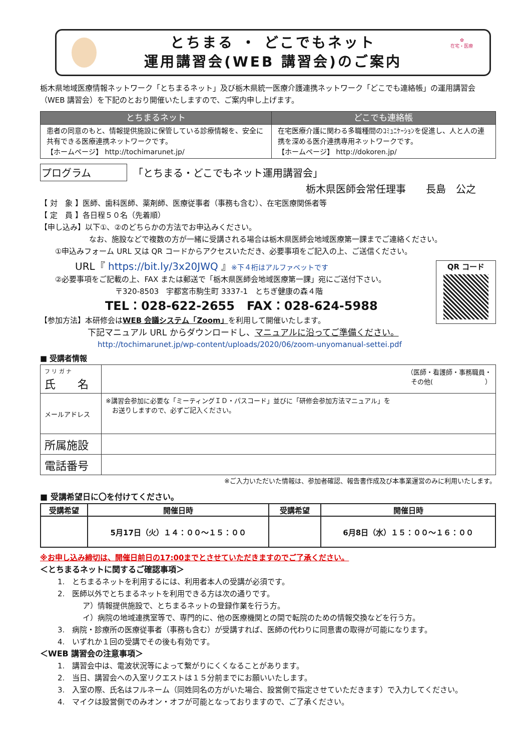とちまる ・ どこでもネット
運用講習会(WEB 講習会)のご案内
✿
在宅・医療
栃木県地域医療情報ネットワーク「とちまるネット」及び栃木県統一医療介護連携ネットワーク「どこでも連絡帳」の運用講習会（WEB 講習会）を下記のとおり開催いたしますので、ご案内申し上げます。
| とちまるネット | どこでも連絡帳 |
| --- | --- |
| 患者の同意のもと、情報提供施設に保管している診療情報を、安全に共有できる医療連携ネットワークです。 【ホームページ】 http://tochimarunet.jp/ | 在宅医療介護に関わる多職種間のｺﾐｭﾆｹｰｼｮﾝを促進し、人と人の連携を深める医介連携専用ネットワークです。 【ホームページ】 http://dokoren.jp/ |
プログラム 「とちまる・どこでもネット運用講習会」
栃木県医師会常任理事　　長島　公之
【 対　象 】医師、歯科医師、薬剤師、医療従事者（事務も含む）、在宅医療関係者等
【 定　員 】各日程５０名（先着順）
【申し込み】以下①、②のどちらかの方法でお申込みください。
なお、施設などで複数の方が一緒に受講される場合は栃木県医師会地域医療第一課までご連絡ください。
①申込みフォーム URL 又は QR コードからアクセスいただき、必要事項をご記入の上、ご送信ください。
URL『 https://bit.ly/3x20JWQ 』※下４桁はアルファベットです
②必要事項をご記載の上、FAX または郵送で「栃木県医師会地域医療第一課」宛にご送付下さい。
〒320-8503　宇都宮市駒生町 3337-1　とちぎ健康の森４階
TEL：028-622-2655　FAX：028-624-5988
【参加方法】本研修会はWEB 会議システム「Zoom」を利用して開催いたします。
下記マニュアル URL からダウンロードし、マニュアルに沿ってご準備ください。
QR コード
http://tochimarunet.jp/wp-content/uploads/2020/06/zoom-unyomanual-settei.pdf
■ 受講者情報
| フ リ ガ ナ 氏 名 | （医師・看護師・事務職員・ その他( ） |
| メールアドレス | ※講習会参加に必要な「ミーティングＩＤ・パスコード」並びに「研修会参加方法マニュアル」を お送りしますので、必ずご記入ください。 |
| 所属施設 | |
| 電話番号 | |
※ご入力いただいた情報は、参加者確認、報告書作成及び本事業運営のみに利用いたします。
■ 受講希望日に〇を付けてください。
| 受講希望 | 開催日時 | 受講希望 | 開催日時 |
| | 5月17日（火）１４：００～１５：００ | | 6月8日（水）１５：００～１６：００ |
※お申し込み締切は、開催日前日の17:00までとさせていただきますのでご了承ください。
＜とちまるネットに関するご確認事項＞
1.　とちまるネットを利用するには、利用者本人の受講が必須です。
2.　医師以外でとちまるネットを利用できる方は次の通りです。
ア）情報提供施設で、とちまるネットの登録作業を行う方。
イ）病院の地域連携室等で、専門的に、他の医療機関との間で転院のための情報交換などを行う方。
3.　病院・診療所の医療従事者（事務も含む）が受講すれば、医師の代わりに同意書の取得が可能になります。
4.　いずれか１回の受講でその後も有効です。
＜WEB 講習会の注意事項＞
1.　講習会中は、電波状況等によって繋がりにくくなることがあります。
2.　当日、講習会への入室リクエストは１５分前までにお願いいたします。
3.　入室の際、氏名はフルネーム（同姓同名の方がいた場合、設営側で指定させていただきます）で入力してください。
4.　マイクは設営側でのみオン・オフが可能となっておりますので、ご了承ください。